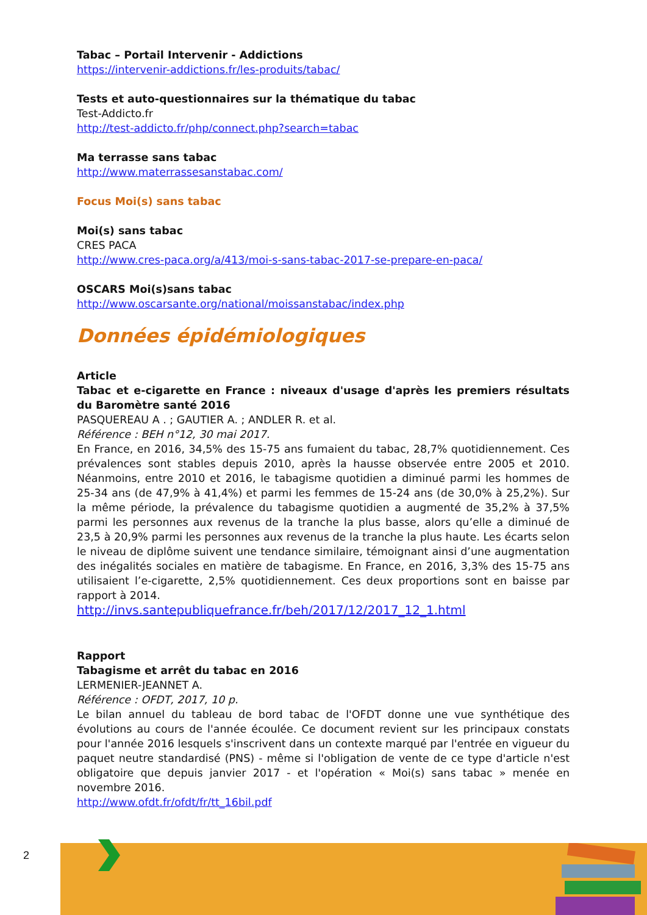Tabac – Portail Intervenir - Addictions
https://intervenir-addictions.fr/les-produits/tabac/
Tests et auto-questionnaires sur la thématique du tabac
Test-Addicto.fr
http://test-addicto.fr/php/connect.php?search=tabac
Ma terrasse sans tabac
http://www.materrassesanstabac.com/
Focus Moi(s) sans tabac
Moi(s) sans tabac
CRES PACA
http://www.cres-paca.org/a/413/moi-s-sans-tabac-2017-se-prepare-en-paca/
OSCARS Moi(s)sans tabac
http://www.oscarsante.org/national/moissanstabac/index.php
Données épidémiologiques
Article
Tabac et e-cigarette en France : niveaux d'usage d'après les premiers résultats du Baromètre santé 2016
PASQUEREAU A . ; GAUTIER A. ; ANDLER R. et al.
Référence : BEH n°12, 30 mai 2017.
En France, en 2016, 34,5% des 15-75 ans fumaient du tabac, 28,7% quotidiennement. Ces prévalences sont stables depuis 2010, après la hausse observée entre 2005 et 2010. Néanmoins, entre 2010 et 2016, le tabagisme quotidien a diminué parmi les hommes de 25-34 ans (de 47,9% à 41,4%) et parmi les femmes de 15-24 ans (de 30,0% à 25,2%). Sur la même période, la prévalence du tabagisme quotidien a augmenté de 35,2% à 37,5% parmi les personnes aux revenus de la tranche la plus basse, alors qu’elle a diminué de 23,5 à 20,9% parmi les personnes aux revenus de la tranche la plus haute. Les écarts selon le niveau de diplôme suivent une tendance similaire, témoignant ainsi d’une augmentation des inégalités sociales en matière de tabagisme. En France, en 2016, 3,3% des 15-75 ans utilisaient l’e-cigarette, 2,5% quotidiennement. Ces deux proportions sont en baisse par rapport à 2014.
http://invs.santepubliquefrance.fr/beh/2017/12/2017_12_1.html
Rapport
Tabagisme et arrêt du tabac en 2016
LERMENIER-JEANNET A.
Référence : OFDT, 2017, 10 p.
Le bilan annuel du tableau de bord tabac de l'OFDT donne une vue synthétique des évolutions au cours de l'année écoulée. Ce document revient sur les principaux constats pour l'année 2016 lesquels s'inscrivent dans un contexte marqué par l'entrée en vigueur du paquet neutre standardisé (PNS) - même si l'obligation de vente de ce type d'article n'est obligatoire que depuis janvier 2017 - et l'opération « Moi(s) sans tabac » menée en novembre 2016.
http://www.ofdt.fr/ofdt/fr/tt_16bil.pdf
2